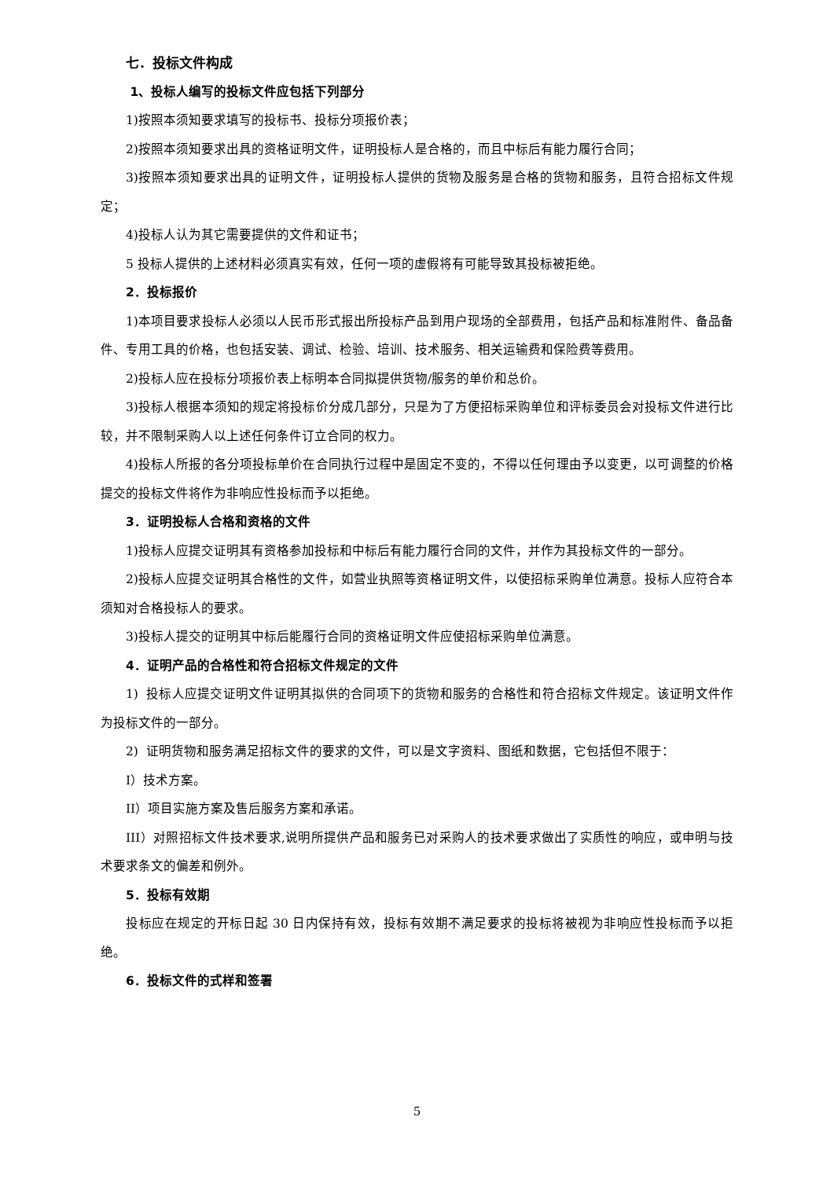七．投标文件构成
1、投标人编写的投标文件应包括下列部分
1)按照本须知要求填写的投标书、投标分项报价表；
2)按照本须知要求出具的资格证明文件，证明投标人是合格的，而且中标后有能力履行合同；
3)按照本须知要求出具的证明文件，证明投标人提供的货物及服务是合格的货物和服务，且符合招标文件规定；
4)投标人认为其它需要提供的文件和证书；
5 投标人提供的上述材料必须真实有效，任何一项的虚假将有可能导致其投标被拒绝。
2．投标报价
1)本项目要求投标人必须以人民币形式报出所投标产品到用户现场的全部费用，包括产品和标准附件、备品备件、专用工具的价格，也包括安装、调试、检验、培训、技术服务、相关运输费和保险费等费用。
2)投标人应在投标分项报价表上标明本合同拟提供货物/服务的单价和总价。
3)投标人根据本须知的规定将投标价分成几部分，只是为了方便招标采购单位和评标委员会对投标文件进行比较，并不限制采购人以上述任何条件订立合同的权力。
4)投标人所报的各分项投标单价在合同执行过程中是固定不变的，不得以任何理由予以变更，以可调整的价格提交的投标文件将作为非响应性投标而予以拒绝。
3．证明投标人合格和资格的文件
1)投标人应提交证明其有资格参加投标和中标后有能力履行合同的文件，并作为其投标文件的一部分。
2)投标人应提交证明其合格性的文件，如营业执照等资格证明文件，以使招标采购单位满意。投标人应符合本须知对合格投标人的要求。
3)投标人提交的证明其中标后能履行合同的资格证明文件应使招标采购单位满意。
4．证明产品的合格性和符合招标文件规定的文件
1) 投标人应提交证明文件证明其拟供的合同项下的货物和服务的合格性和符合招标文件规定。该证明文件作为投标文件的一部分。
2) 证明货物和服务满足招标文件的要求的文件，可以是文字资料、图纸和数据，它包括但不限于：
I）技术方案。
II）项目实施方案及售后服务方案和承诺。
III）对照招标文件技术要求,说明所提供产品和服务已对采购人的技术要求做出了实质性的响应，或申明与技术要求条文的偏差和例外。
5．投标有效期
投标应在规定的开标日起 30 日内保持有效，投标有效期不满足要求的投标将被视为非响应性投标而予以拒绝。
6．投标文件的式样和签署
5